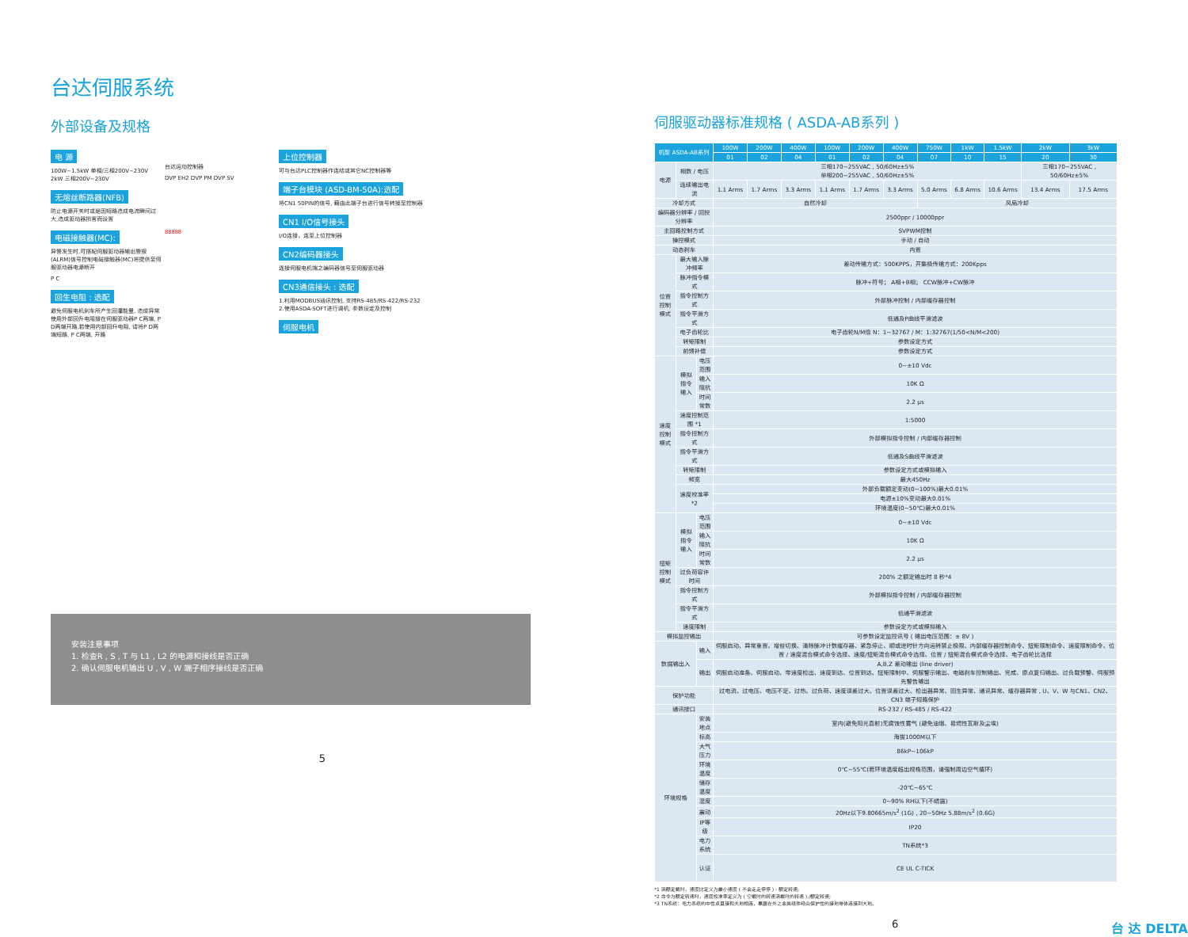台达伺服系统
外部设备及规格
电 源
100W~1.5kW 单相/三相200V~230V
2kW 三相200V~230V
无熔丝断路器(NFB)
防止电源开关时或是因短路造成电流瞬间过大,造成驱动器损害而设置
电磁接触器(MC):
异警发生时,可搭配伺服驱动器输出警报(ALRM)信号控制电磁接触器(MC)将提供至伺服驱动器电源断开
P C
回生电阻 : 选配
避免伺服电机刹车所产生回灌能量, 造成异常使用外部回升电阻接在伺服驱动器P C两端, P D两端开路,若使用内部回升电阻, 请将P D两端短路, P C两端, 开路
台达运动控制器
DVP EH2 DVP PM DVP SV
88888
上位控制器
可与台达PLC控制器作连结或其它NC控制器等
端子台模块 (ASD-BM-50A):选配
将CN1 50PIN的信号, 藉由此端子台进行信号转接至控制器
CN1 I/O信号接头
I/O连接，连至上位控制器
CN2编码器接头
连接伺服电机端之编码器信号至伺服驱动器
CN3通信接头 : 选配
1.利用MODBUS通讯控制, 支持RS-485/RS-422/RS-232
2.使用ASDA-SOFT进行调机, 参数设定及控制
伺服电机
安装注意事项
1. 检查R , S , T 与 L1 , L2 的电源和接线是否正确
2. 确认伺服电机输出 U , V , W 端子相序接线是否正确
5
伺服驱动器标准规格 ( ASDA-AB系列 )
| 机型 ASDA-AB系列 | | | 100W | 200W | 400W | 100W | 200W | 400W | 750W | 1kW | 1.5kW | 2kW | 3kW |
| --- | --- | --- | --- | --- | --- | --- | --- | --- | --- | --- | --- | --- | --- |
| | | | 01 | 02 | 04 | 01 | 02 | 04 | 07 | 10 | 15 | 20 | 30 |
| 电源 | 相数 / 电压 | | 三相170~255VAC , 50/60Hz±5% 单相200~255VAC , 50/60Hz±5% | | | | | | | | | 三相170~255VAC , 50/60Hz±5% | |
| | 连续输出电流 | | 1.1 Arms | 1.7 Arms | 3.3 Arms | 1.1 Arms | 1.7 Arms | 3.3 Arms | 5.0 Arms | 6.8 Arms | 10.6 Arms | 13.4 Arms | 17.5 Arms |
| 冷却方式 | | | 自然冷却 | | | | | | 风扇冷却 | | | | |
| 编码器分辨率 / 回授分辨率 | | | 2500ppr / 10000ppr | | | | | | | | | | |
| 主回路控制方式 | | | SVPWM控制 | | | | | | | | | | |
| 操控模式 | | | 手动 / 自动 | | | | | | | | | | |
| 动态刹车 | | | 内置 | | | | | | | | | | |
| 位置控制模式 | 最大输入脉冲频率 | | 差动传输方式：500KPPS，开集极传输方式：200Kpps | | | | | | | | | | |
| | 脉冲指令模式 | | 脉冲+符号； A相+B相； CCW脉冲+CW脉冲 | | | | | | | | | | |
| | 指令控制方式 | | 外部脉冲控制 / 内部缓存器控制 | | | | | | | | | | |
| | 指令平滑方式 | | 低通及P曲线平滑滤波 | | | | | | | | | | |
| | 电子齿轮比 | | 电子齿轮N/M倍 N：1~32767 / M：1:32767(1/50<N/M<200) | | | | | | | | | | |
| | 转矩限制 | | 参数设定方式 | | | | | | | | | | |
| | 前馈补偿 | | 参数设定方式 | | | | | | | | | | |
| 速度控制模式 | 模拟指令输入 | 电压范围 | 0~±10 Vdc | | | | | | | | | | |
| | | 输入阻抗 | 10K Ω | | | | | | | | | | |
| | | 时间常数 | 2.2 µs | | | | | | | | | | |
| | 速度控制范围 *1 | | 1:5000 | | | | | | | | | | |
| | 指令控制方式 | | 外部模拟指令控制 / 内部缓存器控制 | | | | | | | | | | |
| | 指令平滑方式 | | 低通及S曲线平滑滤波 | | | | | | | | | | |
| | 转矩限制 | | 参数设定方式或模拟输入 | | | | | | | | | | |
| | 频宽 | | 最大450Hz | | | | | | | | | | |
| | 速度校准率 *2 | | 外部负载额定变动(0~100%)最大0.01% | | | | | | | | | | |
| | | | 电源±10%变动最大0.01% | | | | | | | | | | |
| | | | 环境温度(0~50℃)最大0.01% | | | | | | | | | | |
| 扭矩控制模式 | 模拟指令输入 | 电压范围 | 0~±10 Vdc | | | | | | | | | | |
| | | 输入阻抗 | 10K Ω | | | | | | | | | | |
| | | 时间常数 | 2.2 µs | | | | | | | | | | |
| | 过负荷容许时间 | | 200% 之额定输出时 8 秒*4 | | | | | | | | | | |
| | 指令控制方式 | | 外部模拟指令控制 / 内部缓存器控制 | | | | | | | | | | |
| | 指令平滑方式 | | 低通平滑滤波 | | | | | | | | | | |
| | 速度限制 | | 参数设定方式或模拟输入 | | | | | | | | | | |
| 模拟监控输出 | | | 可参数设定监控讯号 ( 输出电压范围：± 8V ) | | | | | | | | | | |
| 数据输出入 | | 输入 | 伺服启动、异常重置、增益切换、清除脉冲计数缓存器、紧急停止、顺或逆时针方向运转禁止极限、内部缓存器控制命令、扭矩限制命令、速度限制命令、位置 / 速度混合模式命令选择、速度/扭矩混合模式命令选择、位置 / 扭矩混合模式命令选择、电子齿轮比选择 | | | | | | | | | | |
| | | 输出 | A,B,Z 差动输出 (line driver) 伺服启动准备、伺服启动、零速度检出、速度到达、位置到达、扭矩限制中、伺服警示输出、电磁刹车控制输出、完成、原点复归输出、过负载预警、伺服预先警告输出 | | | | | | | | | | |
| 保护功能 | | | 过电流、过电压、电压不足、过热、过负荷、速度误差过大、位置误差过大、检出器异常、回生异常、通讯异常、缓存器异常 , U、V、W 与CN1、CN2、CN3 端子短路保护 | | | | | | | | | | |
| 通讯接口 | | | RS-232 / RS-485 / RS-422 | | | | | | | | | | |
| 环境规格 | | 安装地点 | 室内(避免阳光直射)无腐蚀性雾气 (避免油烟、易燃性瓦斯及尘埃) | | | | | | | | | | |
| | | 标高 | 海拔1000M以下 | | | | | | | | | | |
| | | 大气压力 | 86kP~106kP | | | | | | | | | | |
| | | 环境温度 | 0℃~55℃(若环境温度超出规格范围，请强制周边空气循环) | | | | | | | | | | |
| | | 储存温度 | -20℃~65℃ | | | | | | | | | | |
| | | 湿度 | 0~90% RH以下(不结露) | | | | | | | | | | |
| | | 震动 | 20Hz以下9.80665m/s<sup>2</sup> (1G) , 20~50Hz 5.88m/s<sup>2</sup> (0.6G) | | | | | | | | | | |
| | | IP等级 | IP20 | | | | | | | | | | |
| | | 电力系统 | TN系统*3 | | | | | | | | | | |
| | | 认证 | CE UL C-TICK | | | | | | | | | | |
*1 满额定载时，速度比定义为最小速度 ( 不会走走停停 ) : 额定转速;
*2 命令为额定转速时，速度校准率定义为 ( 空载时的转速满载时的转速 ) /额定转速;
*3 TN系统：电力系统的中性点直接和大地相连，暴露在外之金属组件经由保护性的接地导体连接到大地。
6 台 达 DELTA